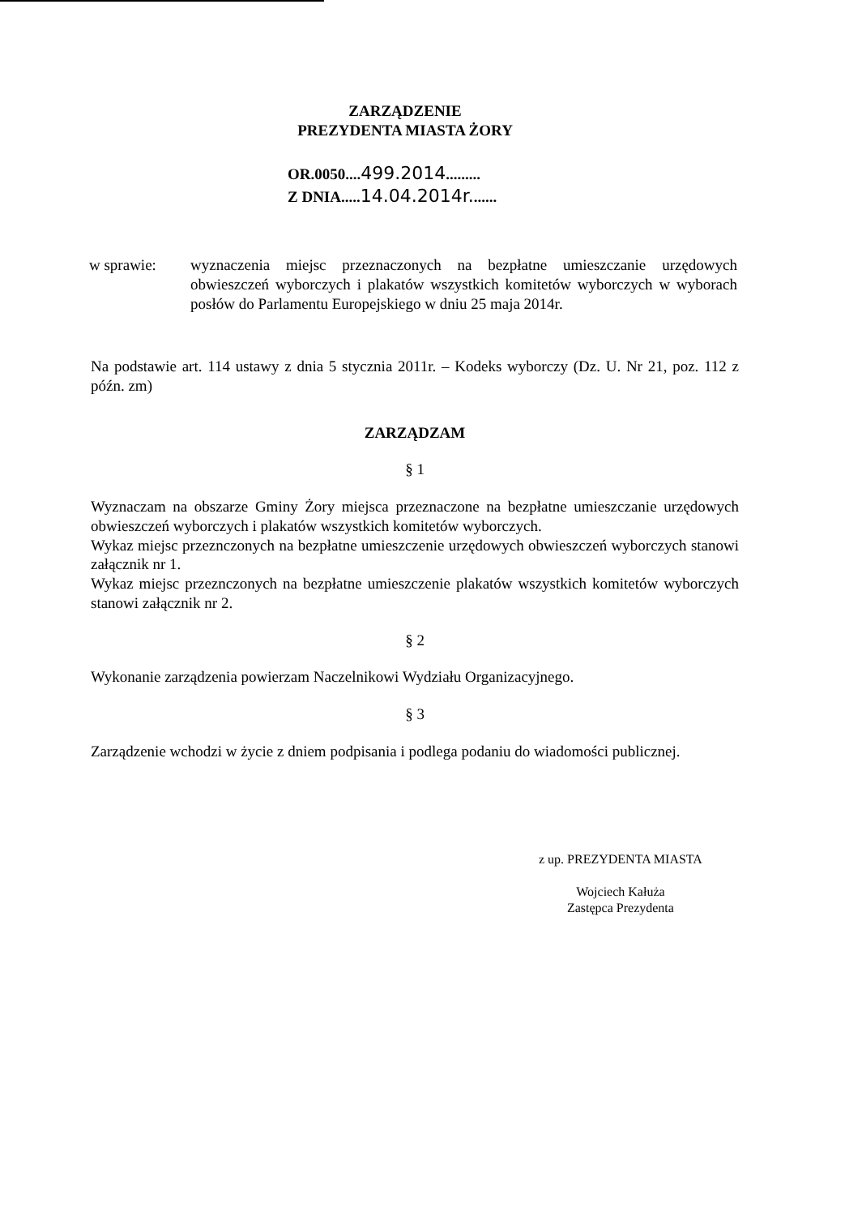ZARZĄDZENIE
PREZYDENTA MIASTA ŻORY
OR.0050....499.2014.........
Z DNIA.....14.04.2014r.......
w sprawie: wyznaczenia miejsc przeznaczonych na bezpłatne umieszczanie urzędowych obwieszczeń wyborczych i plakatów wszystkich komitetów wyborczych w wyborach posłów do Parlamentu Europejskiego w dniu 25 maja 2014r.
Na podstawie art. 114 ustawy z dnia 5 stycznia 2011r. – Kodeks wyborczy (Dz. U. Nr 21, poz. 112 z późn. zm)
ZARZĄDZAM
§ 1
Wyznaczam na obszarze Gminy Żory miejsca przeznaczone na bezpłatne umieszczanie urzędowych obwieszczeń wyborczych i plakatów wszystkich komitetów wyborczych.
Wykaz miejsc przeznczonych na bezpłatne umieszczenie urzędowych obwieszczeń wyborczych stanowi załącznik nr 1.
Wykaz miejsc przeznczonych na bezpłatne umieszczenie plakatów wszystkich komitetów wyborczych stanowi załącznik nr 2.
§ 2
Wykonanie zarządzenia powierzam Naczelnikowi Wydziału Organizacyjnego.
§ 3
Zarządzenie wchodzi w życie z dniem podpisania i podlega podaniu do wiadomości publicznej.
z up. PREZYDENTA MIASTA
Wojciech Kałuża
Zastępca Prezydenta